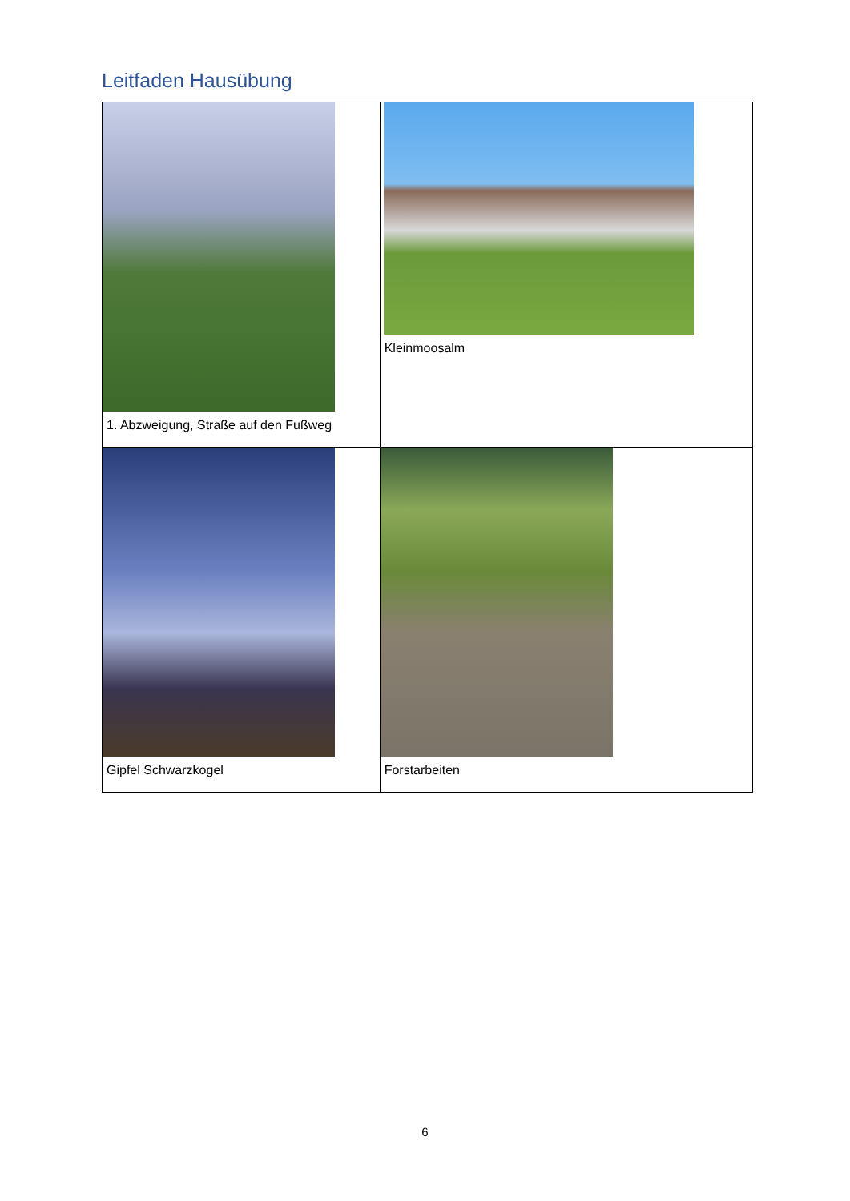Leitfaden Hausübung
| 1. Abzweigung, Straße auf den Fußweg | Kleinmoosalm |
| Gipfel Schwarzkogel | Forstarbeiten |
6